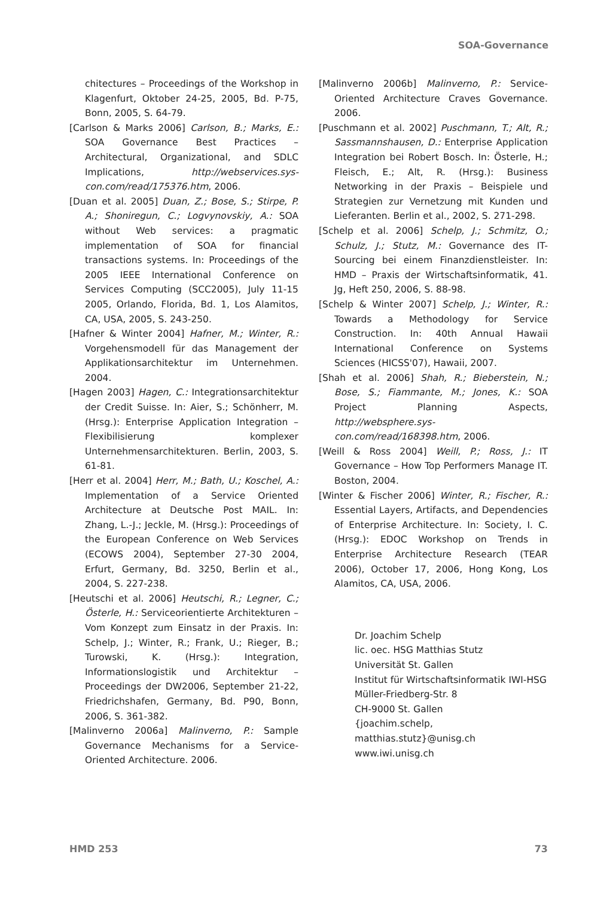SOA-Governance
chitectures – Proceedings of the Workshop in Klagenfurt, Oktober 24-25, 2005, Bd. P-75, Bonn, 2005, S. 64-79.
[Carlson & Marks 2006] Carlson, B.; Marks, E.: SOA Governance Best Practices – Architectural, Organizational, and SDLC Implications, http://webservices.sys-con.com/read/175376.htm, 2006.
[Duan et al. 2005] Duan, Z.; Bose, S.; Stirpe, P. A.; Shoniregun, C.; Logvynovskiy, A.: SOA without Web services: a pragmatic implementation of SOA for financial transactions systems. In: Proceedings of the 2005 IEEE International Conference on Services Computing (SCC2005), July 11-15 2005, Orlando, Florida, Bd. 1, Los Alamitos, CA, USA, 2005, S. 243-250.
[Hafner & Winter 2004] Hafner, M.; Winter, R.: Vorgehensmodell für das Management der Applikationsarchitektur im Unternehmen. 2004.
[Hagen 2003] Hagen, C.: Integrationsarchitektur der Credit Suisse. In: Aier, S.; Schönherr, M. (Hrsg.): Enterprise Application Integration – Flexibilisierung komplexer Unternehmensarchitekturen. Berlin, 2003, S. 61-81.
[Herr et al. 2004] Herr, M.; Bath, U.; Koschel, A.: Implementation of a Service Oriented Architecture at Deutsche Post MAIL. In: Zhang, L.-J.; Jeckle, M. (Hrsg.): Proceedings of the European Conference on Web Services (ECOWS 2004), September 27-30 2004, Erfurt, Germany, Bd. 3250, Berlin et al., 2004, S. 227-238.
[Heutschi et al. 2006] Heutschi, R.; Legner, C.; Österle, H.: Serviceorientierte Architekturen – Vom Konzept zum Einsatz in der Praxis. In: Schelp, J.; Winter, R.; Frank, U.; Rieger, B.; Turowski, K. (Hrsg.): Integration, Informationslogistik und Architektur – Proceedings der DW2006, September 21-22, Friedrichshafen, Germany, Bd. P90, Bonn, 2006, S. 361-382.
[Malinverno 2006a] Malinverno, P.: Sample Governance Mechanisms for a Service-Oriented Architecture. 2006.
[Malinverno 2006b] Malinverno, P.: Service-Oriented Architecture Craves Governance. 2006.
[Puschmann et al. 2002] Puschmann, T.; Alt, R.; Sassmannshausen, D.: Enterprise Application Integration bei Robert Bosch. In: Österle, H.; Fleisch, E.; Alt, R. (Hrsg.): Business Networking in der Praxis – Beispiele und Strategien zur Vernetzung mit Kunden und Lieferanten. Berlin et al., 2002, S. 271-298.
[Schelp et al. 2006] Schelp, J.; Schmitz, O.; Schulz, J.; Stutz, M.: Governance des IT-Sourcing bei einem Finanzdienstleister. In: HMD – Praxis der Wirtschaftsinformatik, 41. Jg, Heft 250, 2006, S. 88-98.
[Schelp & Winter 2007] Schelp, J.; Winter, R.: Towards a Methodology for Service Construction. In: 40th Annual Hawaii International Conference on Systems Sciences (HICSS'07), Hawaii, 2007.
[Shah et al. 2006] Shah, R.; Bieberstein, N.; Bose, S.; Fiammante, M.; Jones, K.: SOA Project Planning Aspects, http://websphere.sys-con.com/read/168398.htm, 2006.
[Weill & Ross 2004] Weill, P.; Ross, J.: IT Governance – How Top Performers Manage IT. Boston, 2004.
[Winter & Fischer 2006] Winter, R.; Fischer, R.: Essential Layers, Artifacts, and Dependencies of Enterprise Architecture. In: Society, I. C. (Hrsg.): EDOC Workshop on Trends in Enterprise Architecture Research (TEAR 2006), October 17, 2006, Hong Kong, Los Alamitos, CA, USA, 2006.
Dr. Joachim Schelp
lic. oec. HSG Matthias Stutz
Universität St. Gallen
Institut für Wirtschaftsinformatik IWI-HSG
Müller-Friedberg-Str. 8
CH-9000 St. Gallen
{joachim.schelp, matthias.stutz}@unisg.ch
www.iwi.unisg.ch
HMD 253 73